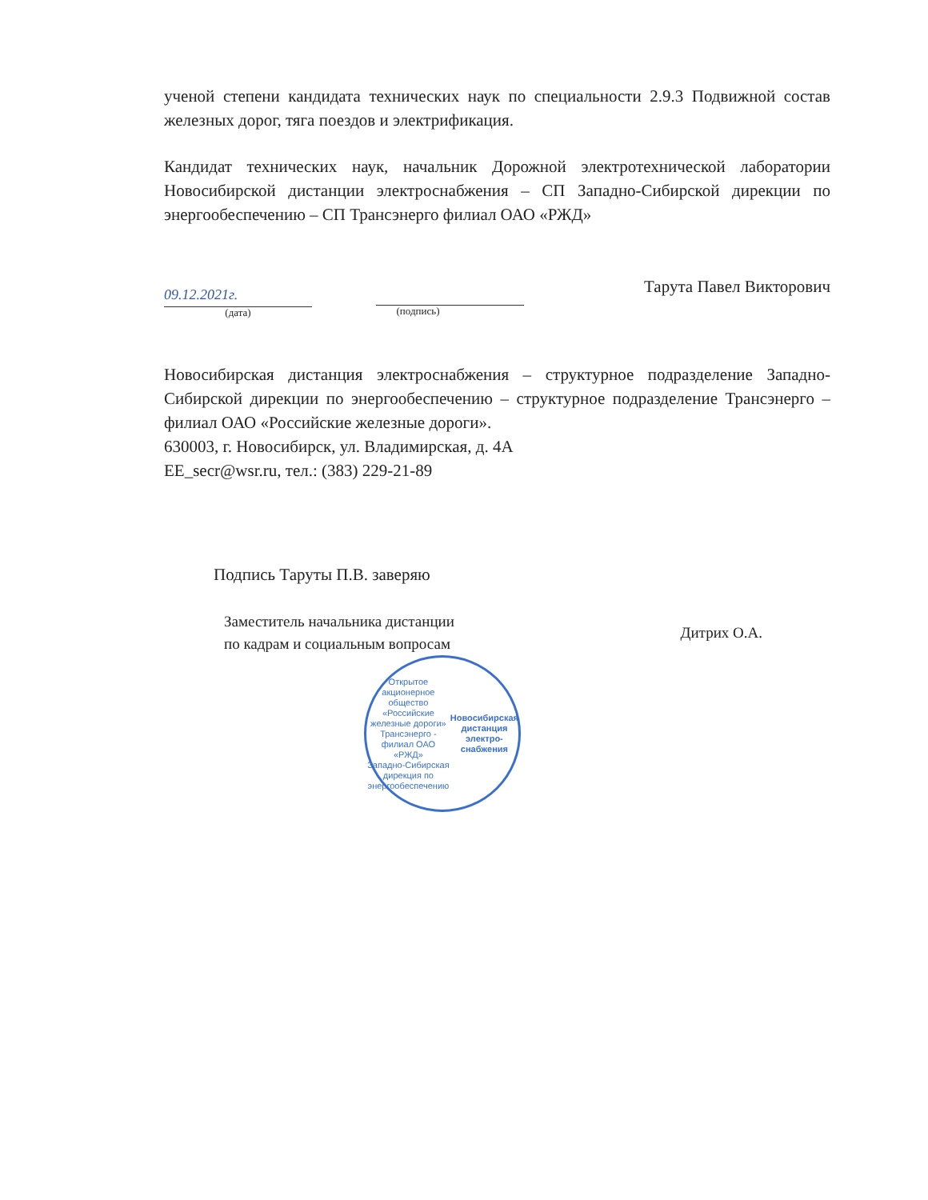ученой степени кандидата технических наук по специальности 2.9.3 Подвижной состав железных дорог, тяга поездов и электрификация.
Кандидат технических наук, начальник Дорожной электротехнической лаборатории Новосибирской дистанции электроснабжения – СП Западно-Сибирской дирекции по энергообеспечению – СП Трансэнерго филиал ОАО «РЖД»
09.12.2021г.
(дата)
(подпись)
Тарута Павел Викторович
Новосибирская дистанция электроснабжения – структурное подразделение Западно-Сибирской дирекции по энергообеспечению – структурное подразделение Трансэнерго – филиал ОАО «Российские железные дороги».
630003, г. Новосибирск, ул. Владимирская, д. 4А
EE_secr@wsr.ru, тел.: (383) 229-21-89
Подпись Таруты П.В. заверяю
Заместитель начальника дистанции
по кадрам и социальным вопросам
Дитрих О.А.
Открытое акционерное общество «Российские железные дороги»
Трансэнерго - филиал ОАО «РЖД»
Западно-Сибирская дирекция по энергообеспечению
Новосибирская дистанция электро-снабжения